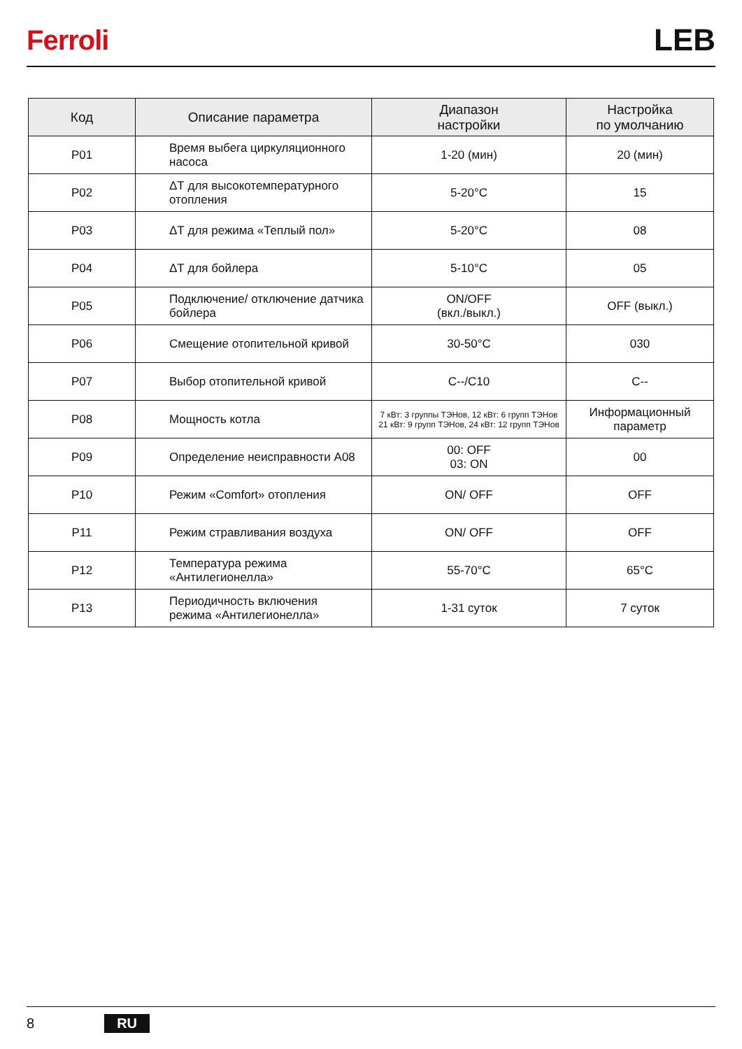Ferroli LEB
| Код | Описание параметра | Диапазон настройки | Настройка по умолчанию |
| --- | --- | --- | --- |
| P01 | Время выбега циркуляционного насоса | 1-20 (мин) | 20 (мин) |
| P02 | ΔТ для высокотемпературного отопления | 5-20°C | 15 |
| P03 | ΔТ для режима «Теплый пол» | 5-20°C | 08 |
| P04 | ΔТ для бойлера | 5-10°C | 05 |
| P05 | Подключение/ отключение датчика бойлера | ON/OFF (вкл./выкл.) | OFF (выкл.) |
| P06 | Смещение отопительной кривой | 30-50°C | 030 |
| P07 | Выбор отопительной кривой | C--/C10 | C-- |
| P08 | Мощность котла | 7 кВт: 3 группы ТЭНов, 12 кВт: 6 групп ТЭНов 21 кВт: 9 групп ТЭНов, 24 кВт: 12 групп ТЭНов | Информационный параметр |
| P09 | Определение неисправности A08 | 00: OFF 03: ON | 00 |
| P10 | Режим «Comfort» отопления | ON/ OFF | OFF |
| P11 | Режим стравливания воздуха | ON/ OFF | OFF |
| P12 | Температура режима «Антилегионелла» | 55-70°C | 65°C |
| P13 | Периодичность включения режима «Антилегионелла» | 1-31 суток | 7 суток |
8 RU